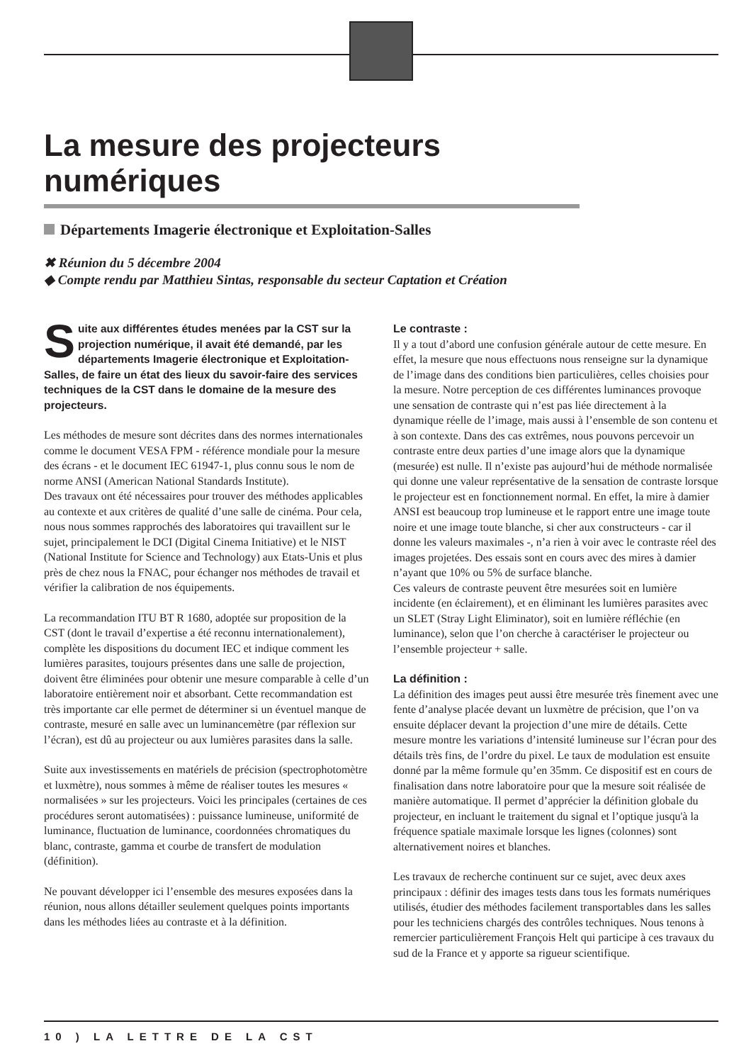La mesure des projecteurs numériques
Départements Imagerie électronique et Exploitation-Salles
✖ Réunion du 5 décembre 2004
◆ Compte rendu par Matthieu Sintas, responsable du secteur Captation et Création
Suite aux différentes études menées par la CST sur la projection numérique, il avait été demandé, par les départements Imagerie électronique et Exploitation-Salles, de faire un état des lieux du savoir-faire des services techniques de la CST dans le domaine de la mesure des projecteurs.
Les méthodes de mesure sont décrites dans des normes internationales comme le document VESA FPM - référence mondiale pour la mesure des écrans - et le document IEC 61947-1, plus connu sous le nom de norme ANSI (American National Standards Institute).
Des travaux ont été nécessaires pour trouver des méthodes applicables au contexte et aux critères de qualité d’une salle de cinéma. Pour cela, nous nous sommes rapprochés des laboratoires qui travaillent sur le sujet, principalement le DCI (Digital Cinema Initiative) et le NIST (National Institute for Science and Technology) aux Etats-Unis et plus près de chez nous la FNAC, pour échanger nos méthodes de travail et vérifier la calibration de nos équipements.
La recommandation ITU BT R 1680, adoptée sur proposition de la CST (dont le travail d’expertise a été reconnu internationalement), complète les dispositions du document IEC et indique comment les lumières parasites, toujours présentes dans une salle de projection, doivent être éliminées pour obtenir une mesure comparable à celle d’un laboratoire entièrement noir et absorbant. Cette recommandation est très importante car elle permet de déterminer si un éventuel manque de contraste, mesuré en salle avec un luminancemètre (par réflexion sur l’écran), est dû au projecteur ou aux lumières parasites dans la salle.
Suite aux investissements en matériels de précision (spectrophotomètre et luxmètre), nous sommes à même de réaliser toutes les mesures « normalisées » sur les projecteurs. Voici les principales (certaines de ces procédures seront automatisées) : puissance lumineuse, uniformité de luminance, fluctuation de luminance, coordonnées chromatiques du blanc, contraste, gamma et courbe de transfert de modulation (définition).
Ne pouvant développer ici l’ensemble des mesures exposées dans la réunion, nous allons détailler seulement quelques points importants dans les méthodes liées au contraste et à la définition.
Le contraste :
Il y a tout d’abord une confusion générale autour de cette mesure. En effet, la mesure que nous effectuons nous renseigne sur la dynamique de l’image dans des conditions bien particulières, celles choisies pour la mesure. Notre perception de ces différentes luminances provoque une sensation de contraste qui n’est pas liée directement à la dynamique réelle de l’image, mais aussi à l’ensemble de son contenu et à son contexte. Dans des cas extrêmes, nous pouvons percevoir un contraste entre deux parties d’une image alors que la dynamique (mesurée) est nulle. Il n’existe pas aujourd’hui de méthode normalisée qui donne une valeur représentative de la sensation de contraste lorsque le projecteur est en fonctionnement normal. En effet, la mire à damier ANSI est beaucoup trop lumineuse et le rapport entre une image toute noire et une image toute blanche, si cher aux constructeurs - car il donne les valeurs maximales -, n’a rien à voir avec le contraste réel des images projetées. Des essais sont en cours avec des mires à damier n’ayant que 10% ou 5% de surface blanche.
Ces valeurs de contraste peuvent être mesurées soit en lumière incidente (en éclairement), et en éliminant les lumières parasites avec un SLET (Stray Light Eliminator), soit en lumière réfléchie (en luminance), selon que l’on cherche à caractériser le projecteur ou l’ensemble projecteur + salle.
La définition :
La définition des images peut aussi être mesurée très finement avec une fente d’analyse placée devant un luxmètre de précision, que l’on va ensuite déplacer devant la projection d’une mire de détails. Cette mesure montre les variations d’intensité lumineuse sur l’écran pour des détails très fins, de l’ordre du pixel. Le taux de modulation est ensuite donné par la même formule qu’en 35mm. Ce dispositif est en cours de finalisation dans notre laboratoire pour que la mesure soit réalisée de manière automatique. Il permet d’apprécier la définition globale du projecteur, en incluant le traitement du signal et l’optique jusqu'à la fréquence spatiale maximale lorsque les lignes (colonnes) sont alternativement noires et blanches.
Les travaux de recherche continuent sur ce sujet, avec deux axes principaux : définir des images tests dans tous les formats numériques utilisés, étudier des méthodes facilement transportables dans les salles pour les techniciens chargés des contrôles techniques. Nous tenons à remercier particulièrement François Helt qui participe à ces travaux du sud de la France et y apporte sa rigueur scientifique.
10 ) LA LETTRE DE LA CST